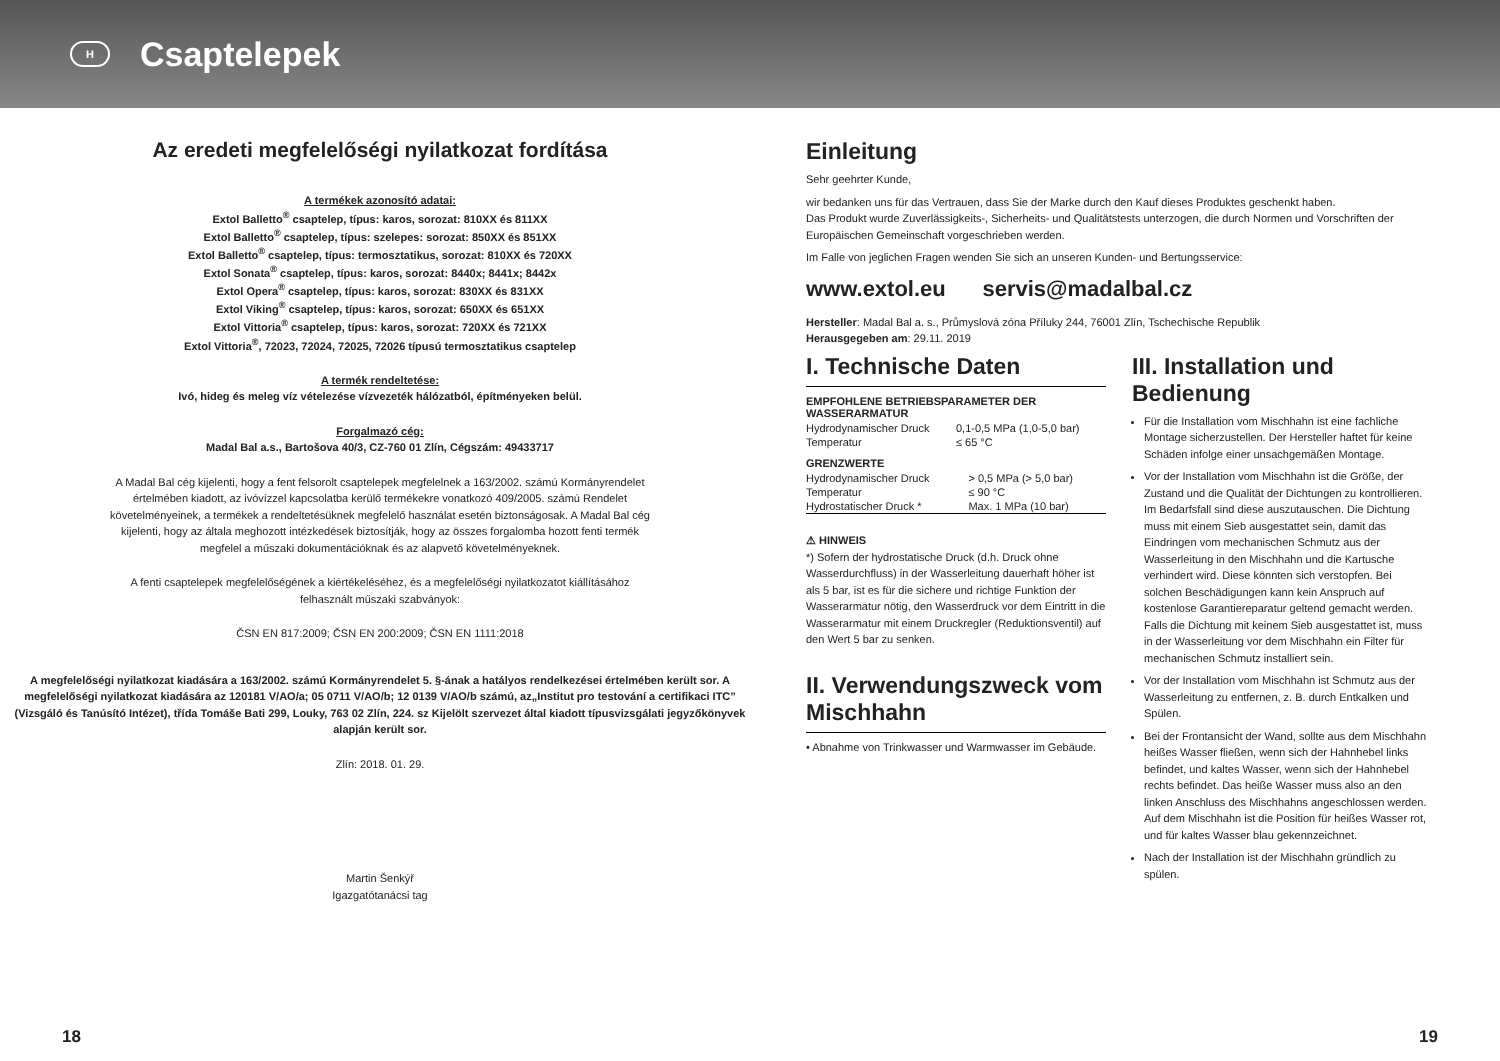H
Csaptelepek
Az eredeti megfelelőségi nyilatkozat fordítása
A termékek azonosító adatai:
Extol Balletto<sup>®</sup> csaptelep, típus: karos, sorozat: 810XX és 811XX
Extol Balletto<sup>®</sup> csaptelep, típus: szelepes: sorozat: 850XX és 851XX
Extol Balletto<sup>®</sup> csaptelep, típus: termosztatikus, sorozat: 810XX és 720XX
Extol Sonata<sup>®</sup> csaptelep, típus: karos, sorozat: 8440x; 8441x; 8442x
Extol Opera<sup>®</sup> csaptelep, típus: karos, sorozat: 830XX és 831XX
Extol Viking<sup>®</sup> csaptelep, típus: karos, sorozat: 650XX és 651XX
Extol Vittoria<sup>®</sup> csaptelep, típus: karos, sorozat: 720XX és 721XX
Extol Vittoria<sup>®</sup>, 72023, 72024, 72025, 72026 típusú termosztatikus csaptelep
A termék rendeltetése:
Ivó, hideg és meleg víz vételezése vízvezeték hálózatból, építményeken belül.
Forgalmazó cég:
Madal Bal a.s., Bartošova 40/3, CZ-760 01 Zlín, Cégszám: 49433717
A Madal Bal cég kijelenti, hogy a fent felsorolt csaptelepek megfelelnek a 163/2002. számú Kormányrendelet értelmében kiadott, az ivóvízzel kapcsolatba kerülő termékekre vonatkozó 409/2005. számú Rendelet követelményeinek, a termékek a rendeltetésüknek megfelelő használat esetén biztonságosak. A Madal Bal cég kijelenti, hogy az általa meghozott intézkedések biztosítják, hogy az összes forgalomba hozott fenti termék megfelel a műszaki dokumentációknak és az alapvető követelményeknek.
A fenti csaptelepek megfelelőségének a kiértékeléséhez, és a megfelelőségi nyilatkozatot kiállításához felhasznált műszaki szabványok:
ČSN EN 817:2009; ČSN EN 200:2009; ČSN EN 1111:2018
A megfelelőségi nyilatkozat kiadására a 163/2002. számú Kormányrendelet 5. §-ának a hatályos rendelkezései értelmében került sor. A megfelelőségi nyilatkozat kiadására az 120181 V/AO/a; 05 0711 V/AO/b; 12 0139 V/AO/b számú, az„Institut pro testování a certifikaci ITC” (Vizsgáló és Tanúsító Intézet), třída Tomáše Bati 299, Louky, 763 02 Zlín, 224. sz Kijelölt szervezet által kiadott típusvizsgálati jegyzőkönyvek alapján került sor.
Zlín: 2018. 01. 29.
Martin Šenkýř
Igazgatótanácsi tag
Einleitung
Sehr geehrter Kunde,
wir bedanken uns für das Vertrauen, dass Sie der Marke durch den Kauf dieses Produktes geschenkt haben.
Das Produkt wurde Zuverlässigkeits-, Sicherheits- und Qualitätstests unterzogen, die durch Normen und Vorschriften der Europäischen Gemeinschaft vorgeschrieben werden.
Im Falle von jeglichen Fragen wenden Sie sich an unseren Kunden- und Bertungsservice:
www.extol.eu servis@madalbal.cz
Hersteller: Madal Bal a. s., Průmyslová zóna Příluky 244, 76001 Zlín, Tschechische Republik
Herausgegeben am: 29.11. 2019
I. Technische Daten
EMPFOHLENE BETRIEBSPARAMETER DER WASSERARMATUR
| Hydrodynamischer Druck | 0,1-0,5 MPa (1,0-5,0 bar) |
| Temperatur | ≤ 65 °C |
GRENZWERTE
| Hydrodynamischer Druck | > 0,5 MPa (> 5,0 bar) |
| Temperatur | ≤ 90 °C |
| Hydrostatischer Druck * | Max. 1 MPa (10 bar) |
⚠ HINWEIS
*) Sofern der hydrostatische Druck (d.h. Druck ohne Wasserdurchfluss) in der Wasserleitung dauerhaft höher ist als 5 bar, ist es für die sichere und richtige Funktion der Wasserarmatur nötig, den Wasserdruck vor dem Eintritt in die Wasserarmatur mit einem Druckregler (Reduktionsventil) auf den Wert 5 bar zu senken.
II. Verwendungszweck vom Mischhahn
• Abnahme von Trinkwasser und Warmwasser im Gebäude.
III. Installation und Bedienung
Für die Installation vom Mischhahn ist eine fachliche Montage sicherzustellen. Der Hersteller haftet für keine Schäden infolge einer unsachgemäßen Montage.
Vor der Installation vom Mischhahn ist die Größe, der Zustand und die Qualität der Dichtungen zu kontrollieren. Im Bedarfsfall sind diese auszutauschen. Die Dichtung muss mit einem Sieb ausgestattet sein, damit das Eindringen vom mechanischen Schmutz aus der Wasserleitung in den Mischhahn und die Kartusche verhindert wird. Diese könnten sich verstopfen. Bei solchen Beschädigungen kann kein Anspruch auf kostenlose Garantiereparatur geltend gemacht werden. Falls die Dichtung mit keinem Sieb ausgestattet ist, muss in der Wasserleitung vor dem Mischhahn ein Filter für mechanischen Schmutz installiert sein.
Vor der Installation vom Mischhahn ist Schmutz aus der Wasserleitung zu entfernen, z. B. durch Entkalken und Spülen.
Bei der Frontansicht der Wand, sollte aus dem Mischhahn heißes Wasser fließen, wenn sich der Hahnhebel links befindet, und kaltes Wasser, wenn sich der Hahnhebel rechts befindet. Das heiße Wasser muss also an den linken Anschluss des Mischhahns angeschlossen werden. Auf dem Mischhahn ist die Position für heißes Wasser rot, und für kaltes Wasser blau gekennzeichnet.
Nach der Installation ist der Mischhahn gründlich zu spülen.
18 19